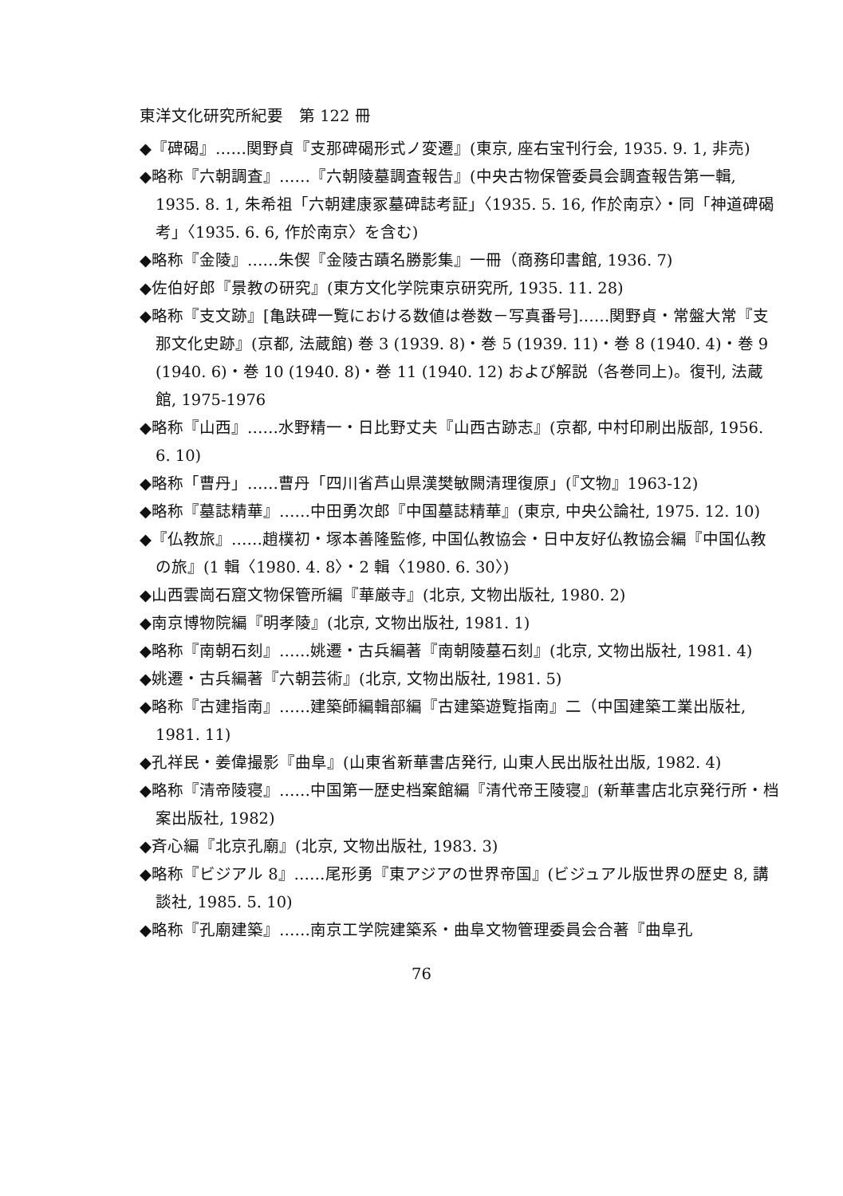東洋文化研究所紀要　第 122 冊
◆『碑碣』……関野貞『支那碑碣形式ノ変遷』(東京, 座右宝刊行会, 1935. 9. 1, 非売)
◆略称『六朝調査』……『六朝陵墓調査報告』(中央古物保管委員会調査報告第一輯, 1935. 8. 1, 朱希祖「六朝建康冢墓碑誌考証」〈1935. 5. 16, 作於南京〉・同「神道碑碣考」〈1935. 6. 6, 作於南京〉を含む)
◆略称『金陵』……朱偰『金陵古蹟名勝影集』一冊（商務印書館, 1936. 7)
◆佐伯好郎『景教の研究』(東方文化学院東京研究所, 1935. 11. 28)
◆略称『支文跡』[亀趺碑一覧における数値は巻数－写真番号]……関野貞・常盤大常『支那文化史跡』(京都, 法蔵館) 巻 3 (1939. 8)・巻 5 (1939. 11)・巻 8 (1940. 4)・巻 9 (1940. 6)・巻 10 (1940. 8)・巻 11 (1940. 12) および解説（各巻同上)。復刊, 法蔵館, 1975-1976
◆略称『山西』……水野精一・日比野丈夫『山西古跡志』(京都, 中村印刷出版部, 1956. 6. 10)
◆略称「曹丹」……曹丹「四川省芦山県漢樊敏闕清理復原」(『文物』1963-12)
◆略称『墓誌精華』……中田勇次郎『中国墓誌精華』(東京, 中央公論社, 1975. 12. 10)
◆『仏教旅』……趙樸初・塚本善隆監修, 中国仏教協会・日中友好仏教協会編『中国仏教の旅』(1 輯〈1980. 4. 8〉・2 輯〈1980. 6. 30〉)
◆山西雲崗石窟文物保管所編『華厳寺』(北京, 文物出版社, 1980. 2)
◆南京博物院編『明孝陵』(北京, 文物出版社, 1981. 1)
◆略称『南朝石刻』……姚遷・古兵編著『南朝陵墓石刻』(北京, 文物出版社, 1981. 4)
◆姚遷・古兵編著『六朝芸術』(北京, 文物出版社, 1981. 5)
◆略称『古建指南』……建築師編輯部編『古建築遊覧指南』二（中国建築工業出版社, 1981. 11)
◆孔祥民・姜偉撮影『曲阜』(山東省新華書店発行, 山東人民出版社出版, 1982. 4)
◆略称『清帝陵寝』……中国第一歴史档案館編『清代帝王陵寝』(新華書店北京発行所・档案出版社, 1982)
◆斉心編『北京孔廟』(北京, 文物出版社, 1983. 3)
◆略称『ビジアル 8』……尾形勇『東アジアの世界帝国』(ビジュアル版世界の歴史 8, 講談社, 1985. 5. 10)
◆略称『孔廟建築』……南京工学院建築系・曲阜文物管理委員会合著『曲阜孔
76